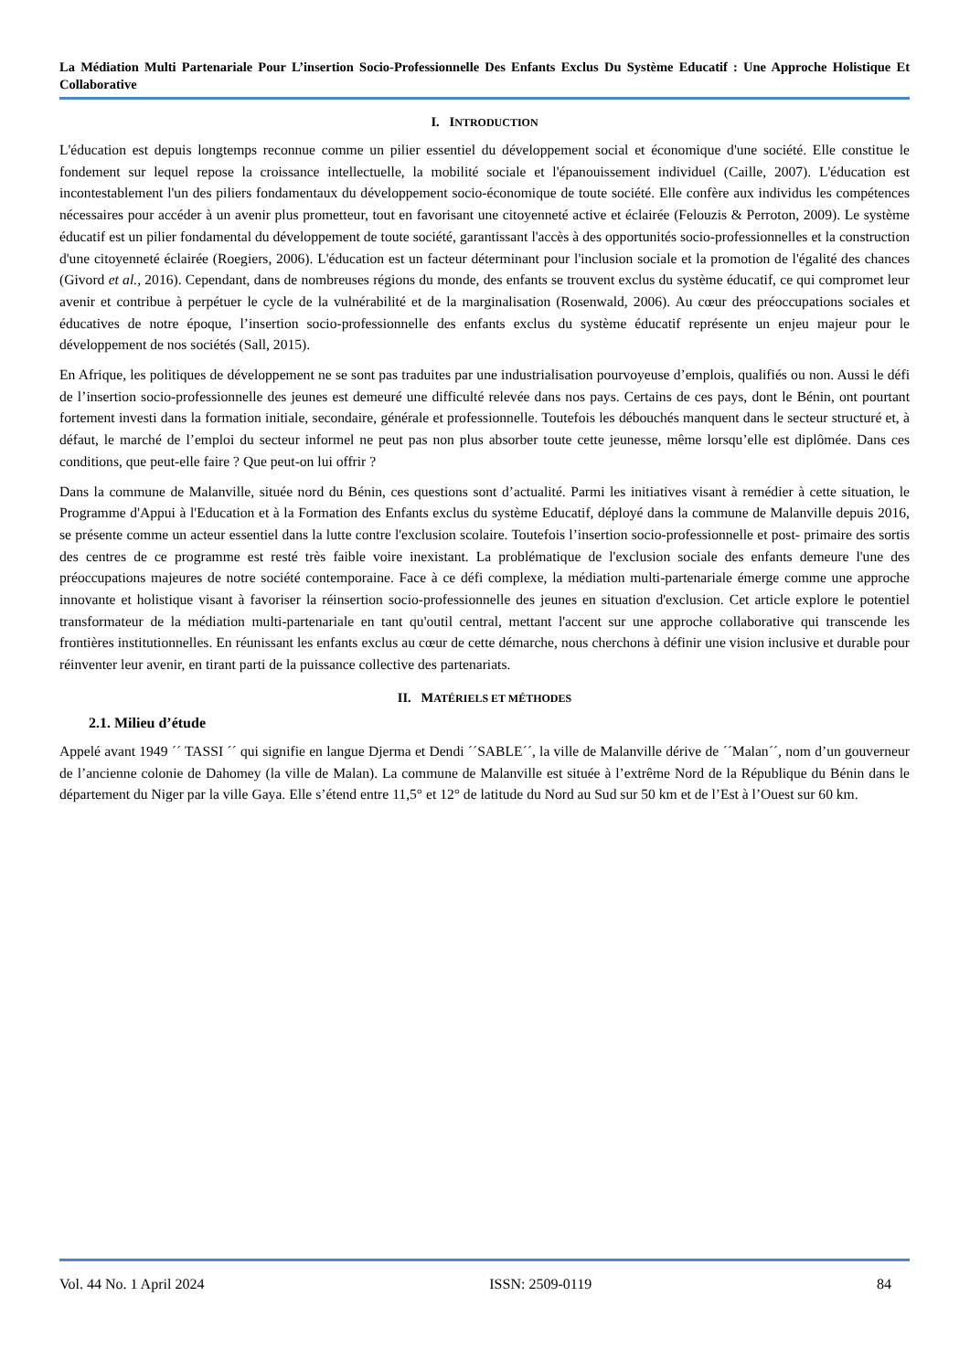La Médiation Multi Partenariale Pour L’insertion Socio-Professionnelle Des Enfants Exclus Du Système Educatif : Une Approche Holistique Et Collaborative
I. INTRODUCTION
L'éducation est depuis longtemps reconnue comme un pilier essentiel du développement social et économique d'une société. Elle constitue le fondement sur lequel repose la croissance intellectuelle, la mobilité sociale et l'épanouissement individuel (Caille, 2007). L'éducation est incontestablement l'un des piliers fondamentaux du développement socio-économique de toute société. Elle confère aux individus les compétences nécessaires pour accéder à un avenir plus prometteur, tout en favorisant une citoyenneté active et éclairée (Felouzis & Perroton, 2009). Le système éducatif est un pilier fondamental du développement de toute société, garantissant l'accès à des opportunités socio-professionnelles et la construction d'une citoyenneté éclairée (Roegiers, 2006). L'éducation est un facteur déterminant pour l'inclusion sociale et la promotion de l'égalité des chances (Givord et al., 2016). Cependant, dans de nombreuses régions du monde, des enfants se trouvent exclus du système éducatif, ce qui compromet leur avenir et contribue à perpétuer le cycle de la vulnérabilité et de la marginalisation (Rosenwald, 2006). Au cœur des préoccupations sociales et éducatives de notre époque, l’insertion socio-professionnelle des enfants exclus du système éducatif représente un enjeu majeur pour le développement de nos sociétés (Sall, 2015).
En Afrique, les politiques de développement ne se sont pas traduites par une industrialisation pourvoyeuse d’emplois, qualifiés ou non. Aussi le défi de l’insertion socio-professionnelle des jeunes est demeuré une difficulté relevée dans nos pays. Certains de ces pays, dont le Bénin, ont pourtant fortement investi dans la formation initiale, secondaire, générale et professionnelle. Toutefois les débouchés manquent dans le secteur structuré et, à défaut, le marché de l’emploi du secteur informel ne peut pas non plus absorber toute cette jeunesse, même lorsqu’elle est diplômée. Dans ces conditions, que peut-elle faire ? Que peut-on lui offrir ?
Dans la commune de Malanville, située nord du Bénin, ces questions sont d’actualité. Parmi les initiatives visant à remédier à cette situation, le Programme d'Appui à l'Education et à la Formation des Enfants exclus du système Educatif, déployé dans la commune de Malanville depuis 2016, se présente comme un acteur essentiel dans la lutte contre l'exclusion scolaire. Toutefois l’insertion socio-professionnelle et post- primaire des sortis des centres de ce programme est resté très faible voire inexistant. La problématique de l'exclusion sociale des enfants demeure l'une des préoccupations majeures de notre société contemporaine. Face à ce défi complexe, la médiation multi-partenariale émerge comme une approche innovante et holistique visant à favoriser la réinsertion socio-professionnelle des jeunes en situation d'exclusion. Cet article explore le potentiel transformateur de la médiation multi-partenariale en tant qu'outil central, mettant l'accent sur une approche collaborative qui transcende les frontières institutionnelles. En réunissant les enfants exclus au cœur de cette démarche, nous cherchons à définir une vision inclusive et durable pour réinventer leur avenir, en tirant parti de la puissance collective des partenariats.
II. MATÉRIELS ET MÉTHODES
2.1. Milieu d’étude
Appelé avant 1949 ´´ TASSI ´´ qui signifie en langue Djerma et Dendi ´´SABLE´´, la ville de Malanville dérive de ´´Malan´´, nom d’un gouverneur de l’ancienne colonie de Dahomey (la ville de Malan). La commune de Malanville est située à l’extrême Nord de la République du Bénin dans le département du Niger par la ville Gaya. Elle s’étend entre 11,5° et 12° de latitude du Nord au Sud sur 50 km et de l’Est à l’Ouest sur 60 km.
Vol. 44 No. 1 April 2024 ISSN: 2509-0119 84